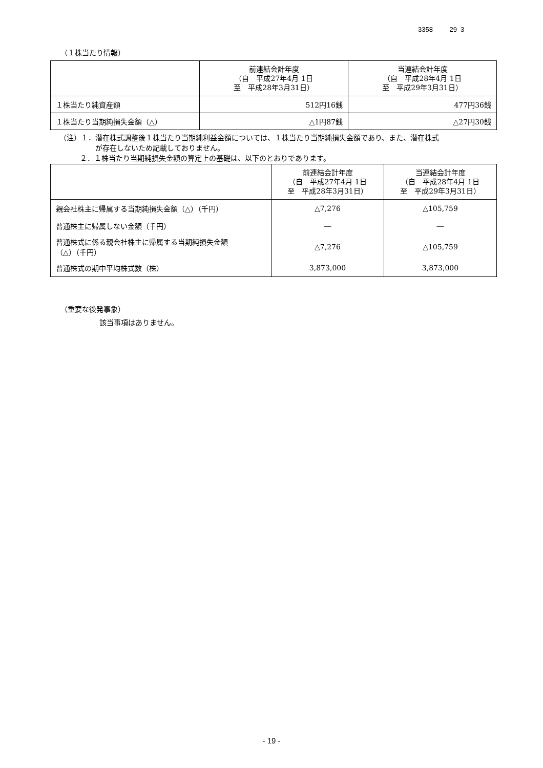3358 29 3
（１株当たり情報）
| | 前連結会計年度 （自 平成27年4月 1日 至 平成28年3月31日） | 当連結会計年度 （自 平成28年4月 1日 至 平成29年3月31日） |
| --- | --- | --- |
| １株当たり純資産額 | 512円16銭 | 477円36銭 |
| １株当たり当期純損失金額（△） | △1円87銭 | △27円30銭 |
（注）１．潜在株式調整後１株当たり当期純利益金額については、１株当たり当期純損失金額であり、また、潜在株式
が存在しないため記載しておりません。
２．１株当たり当期純損失金額の算定上の基礎は、以下のとおりであります。
| | 前連結会計年度 （自 平成27年4月 1日 至 平成28年3月31日） | 当連結会計年度 （自 平成28年4月 1日 至 平成29年3月31日） |
| --- | --- | --- |
| 親会社株主に帰属する当期純損失金額（△）（千円） | △7,276 | △105,759 |
| 普通株主に帰属しない金額（千円） | ― | ― |
| 普通株式に係る親会社株主に帰属する当期純損失金額 （△）（千円） | △7,276 | △105,759 |
| 普通株式の期中平均株式数（株） | 3,873,000 | 3,873,000 |
（重要な後発事象）
該当事項はありません。
- 19 -